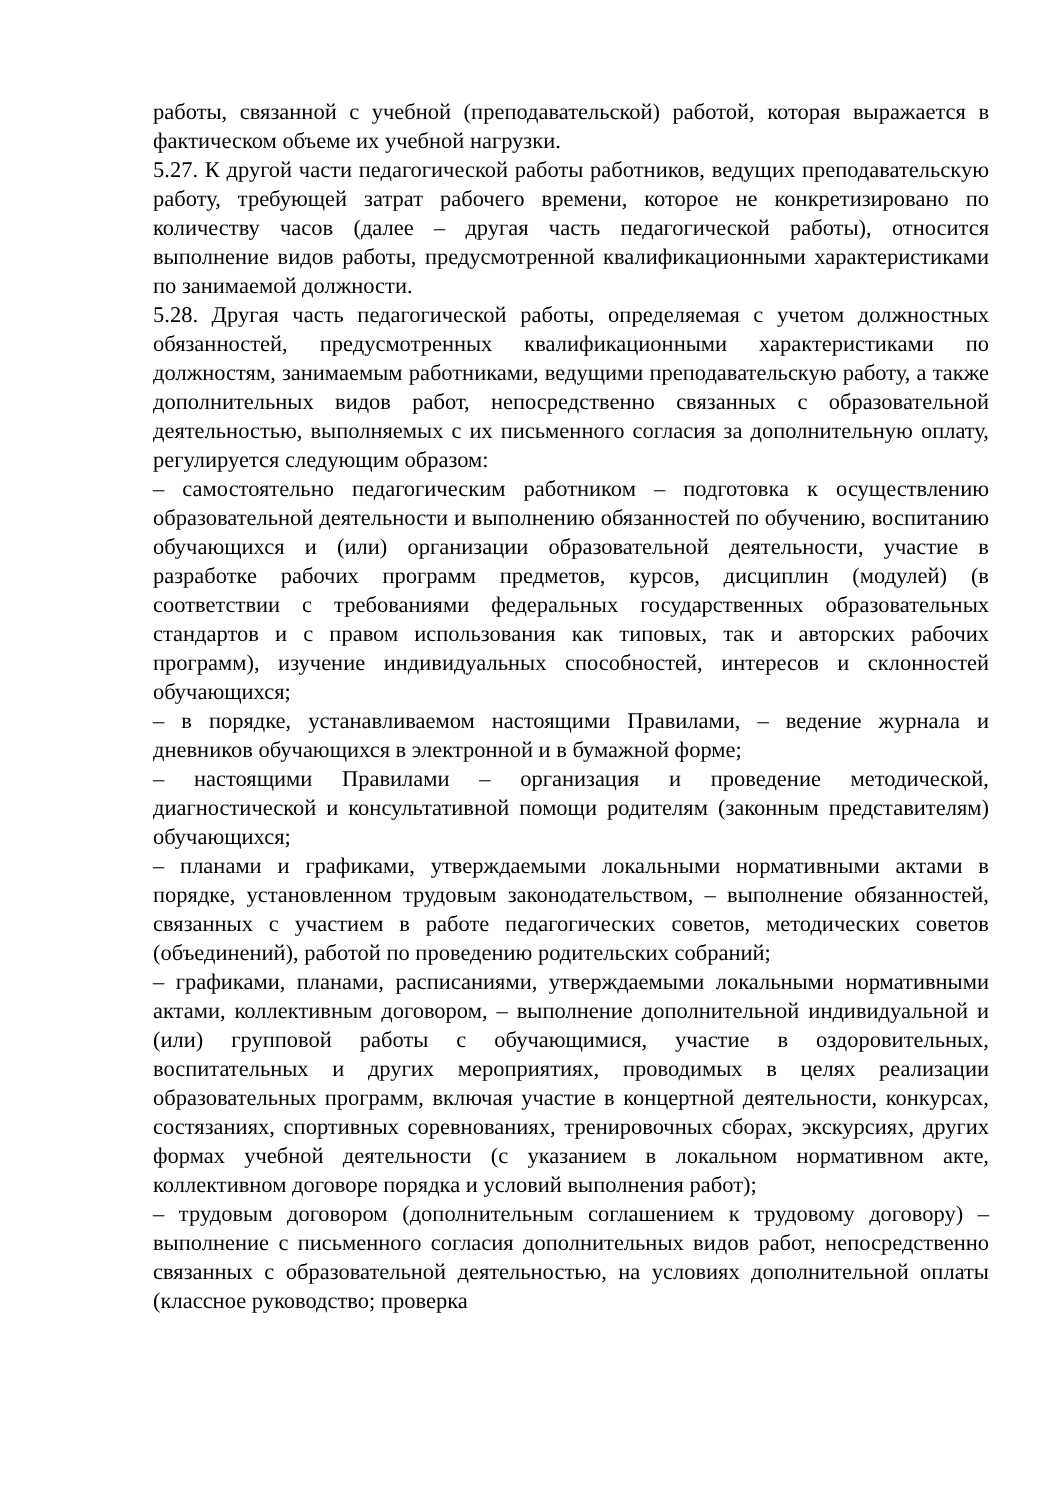работы, связанной с учебной (преподавательской) работой, которая выражается в фактическом объеме их учебной нагрузки.
5.27. К другой части педагогической работы работников, ведущих преподавательскую работу, требующей затрат рабочего времени, которое не конкретизировано по количеству часов (далее – другая часть педагогической работы), относится выполнение видов работы, предусмотренной квалификационными характеристиками по занимаемой должности.
5.28. Другая часть педагогической работы, определяемая с учетом должностных обязанностей, предусмотренных квалификационными характеристиками по должностям, занимаемым работниками, ведущими преподавательскую работу, а также дополнительных видов работ, непосредственно связанных с образовательной деятельностью, выполняемых с их письменного согласия за дополнительную оплату, регулируется следующим образом:
– самостоятельно педагогическим работником – подготовка к осуществлению образовательной деятельности и выполнению обязанностей по обучению, воспитанию обучающихся и (или) организации образовательной деятельности, участие в разработке рабочих программ предметов, курсов, дисциплин (модулей) (в соответствии с требованиями федеральных государственных образовательных стандартов и с правом использования как типовых, так и авторских рабочих программ), изучение индивидуальных способностей, интересов и склонностей обучающихся;
– в порядке, устанавливаемом настоящими Правилами, – ведение журнала и дневников обучающихся в электронной и в бумажной форме;
– настоящими Правилами – организация и проведение методической, диагностической и консультативной помощи родителям (законным представителям) обучающихся;
– планами и графиками, утверждаемыми локальными нормативными актами в порядке, установленном трудовым законодательством, – выполнение обязанностей, связанных с участием в работе педагогических советов, методических советов (объединений), работой по проведению родительских собраний;
– графиками, планами, расписаниями, утверждаемыми локальными нормативными актами, коллективным договором, – выполнение дополнительной индивидуальной и (или) групповой работы с обучающимися, участие в оздоровительных, воспитательных и других мероприятиях, проводимых в целях реализации образовательных программ, включая участие в концертной деятельности, конкурсах, состязаниях, спортивных соревнованиях, тренировочных сборах, экскурсиях, других формах учебной деятельности (с указанием в локальном нормативном акте, коллективном договоре порядка и условий выполнения работ);
– трудовым договором (дополнительным соглашением к трудовому договору) – выполнение с письменного согласия дополнительных видов работ, непосредственно связанных с образовательной деятельностью, на условиях дополнительной оплаты (классное руководство; проверка